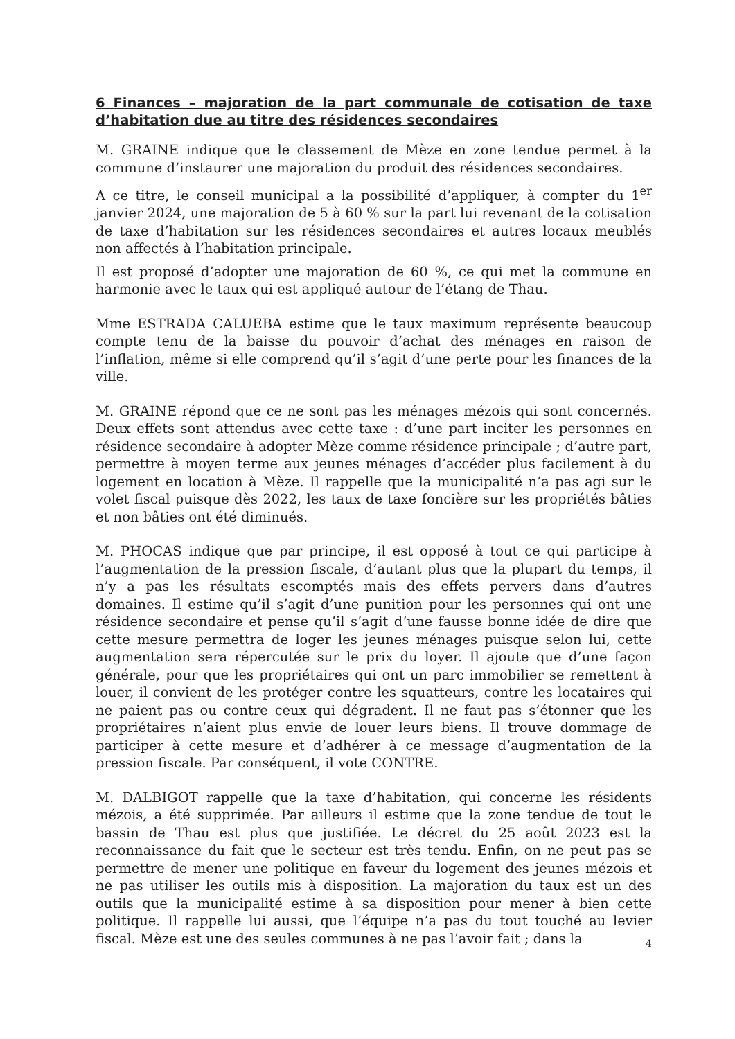6 Finances – majoration de la part communale de cotisation de taxe d’habitation due au titre des résidences secondaires
M. GRAINE indique que le classement de Mèze en zone tendue permet à la commune d’instaurer une majoration du produit des résidences secondaires.
A ce titre, le conseil municipal a la possibilité d’appliquer, à compter du 1<sup>er</sup> janvier 2024, une majoration de 5 à 60 % sur la part lui revenant de la cotisation de taxe d’habitation sur les résidences secondaires et autres locaux meublés non affectés à l’habitation principale.
Il est proposé d’adopter une majoration de 60 %, ce qui met la commune en harmonie avec le taux qui est appliqué autour de l’étang de Thau.
Mme ESTRADA CALUEBA estime que le taux maximum représente beaucoup compte tenu de la baisse du pouvoir d’achat des ménages en raison de l’inflation, même si elle comprend qu’il s’agit d’une perte pour les finances de la ville.
M. GRAINE répond que ce ne sont pas les ménages mézois qui sont concernés. Deux effets sont attendus avec cette taxe : d’une part inciter les personnes en résidence secondaire à adopter Mèze comme résidence principale ; d’autre part, permettre à moyen terme aux jeunes ménages d’accéder plus facilement à du logement en location à Mèze. Il rappelle que la municipalité n’a pas agi sur le volet fiscal puisque dès 2022, les taux de taxe foncière sur les propriétés bâties et non bâties ont été diminués.
M. PHOCAS indique que par principe, il est opposé à tout ce qui participe à l’augmentation de la pression fiscale, d’autant plus que la plupart du temps, il n’y a pas les résultats escomptés mais des effets pervers dans d’autres domaines. Il estime qu’il s’agit d’une punition pour les personnes qui ont une résidence secondaire et pense qu’il s’agit d’une fausse bonne idée de dire que cette mesure permettra de loger les jeunes ménages puisque selon lui, cette augmentation sera répercutée sur le prix du loyer. Il ajoute que d’une façon générale, pour que les propriétaires qui ont un parc immobilier se remettent à louer, il convient de les protéger contre les squatteurs, contre les locataires qui ne paient pas ou contre ceux qui dégradent. Il ne faut pas s’étonner que les propriétaires n’aient plus envie de louer leurs biens. Il trouve dommage de participer à cette mesure et d’adhérer à ce message d’augmentation de la pression fiscale. Par conséquent, il vote CONTRE.
M. DALBIGOT rappelle que la taxe d’habitation, qui concerne les résidents mézois, a été supprimée. Par ailleurs il estime que la zone tendue de tout le bassin de Thau est plus que justifiée. Le décret du 25 août 2023 est la reconnaissance du fait que le secteur est très tendu. Enfin, on ne peut pas se permettre de mener une politique en faveur du logement des jeunes mézois et ne pas utiliser les outils mis à disposition. La majoration du taux est un des outils que la municipalité estime à sa disposition pour mener à bien cette politique. Il rappelle lui aussi, que l’équipe n’a pas du tout touché au levier fiscal. Mèze est une des seules communes à ne pas l’avoir fait ; dans la
4